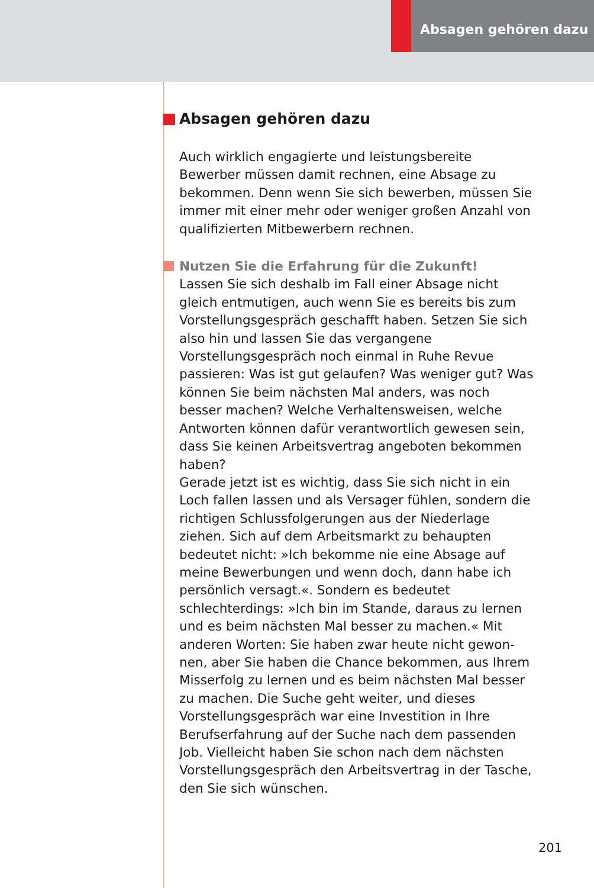Absagen gehören dazu
Absagen gehören dazu
Auch wirklich engagierte und leistungsbereite Bewerber müssen damit rechnen, eine Absage zu bekommen. Denn wenn Sie sich bewerben, müssen Sie immer mit einer mehr oder weniger großen Anzahl von qualifizierten Mit­bewerbern rechnen.
Nutzen Sie die Erfahrung für die Zukunft!
Lassen Sie sich deshalb im Fall einer Absage nicht gleich entmutigen, auch wenn Sie es bereits bis zum Vorstel­lungsgespräch geschafft haben. Setzen Sie sich also hin und lassen Sie das vergangene Vorstellungsgespräch noch einmal in Ruhe Revue passieren: Was ist gut gelaufen? Was weniger gut? Was können Sie beim nächsten Mal an­ders, was noch besser machen? Welche Verhaltensweisen, welche Antworten können dafür verantwortlich gewesen sein, dass Sie keinen Arbeitsvertrag angeboten bekommen haben?
Gerade jetzt ist es wichtig, dass Sie sich nicht in ein Loch fallen lassen und als Versager fühlen, sondern die richti­gen Schlussfolgerungen aus der Niederlage ziehen. Sich auf dem Arbeitsmarkt zu behaupten bedeutet nicht: »Ich bekomme nie eine Absage auf meine Bewerbungen und wenn doch, dann habe ich persönlich versagt.«. Sondern es bedeutet schlechterdings: »Ich bin im Stande, daraus zu lernen und es beim nächsten Mal besser zu machen.« Mit anderen Worten: Sie haben zwar heute nicht gewon­nen, aber Sie haben die Chance bekommen, aus Ihrem Misserfolg zu lernen und es beim nächsten Mal besser zu machen. Die Suche geht weiter, und dieses Vorstellungs­gespräch war eine Investition in Ihre Berufserfahrung auf der Suche nach dem passenden Job. Vielleicht haben Sie schon nach dem nächsten Vorstellungsgespräch den Arbeitsvertrag in der Tasche, den Sie sich wünschen.
201